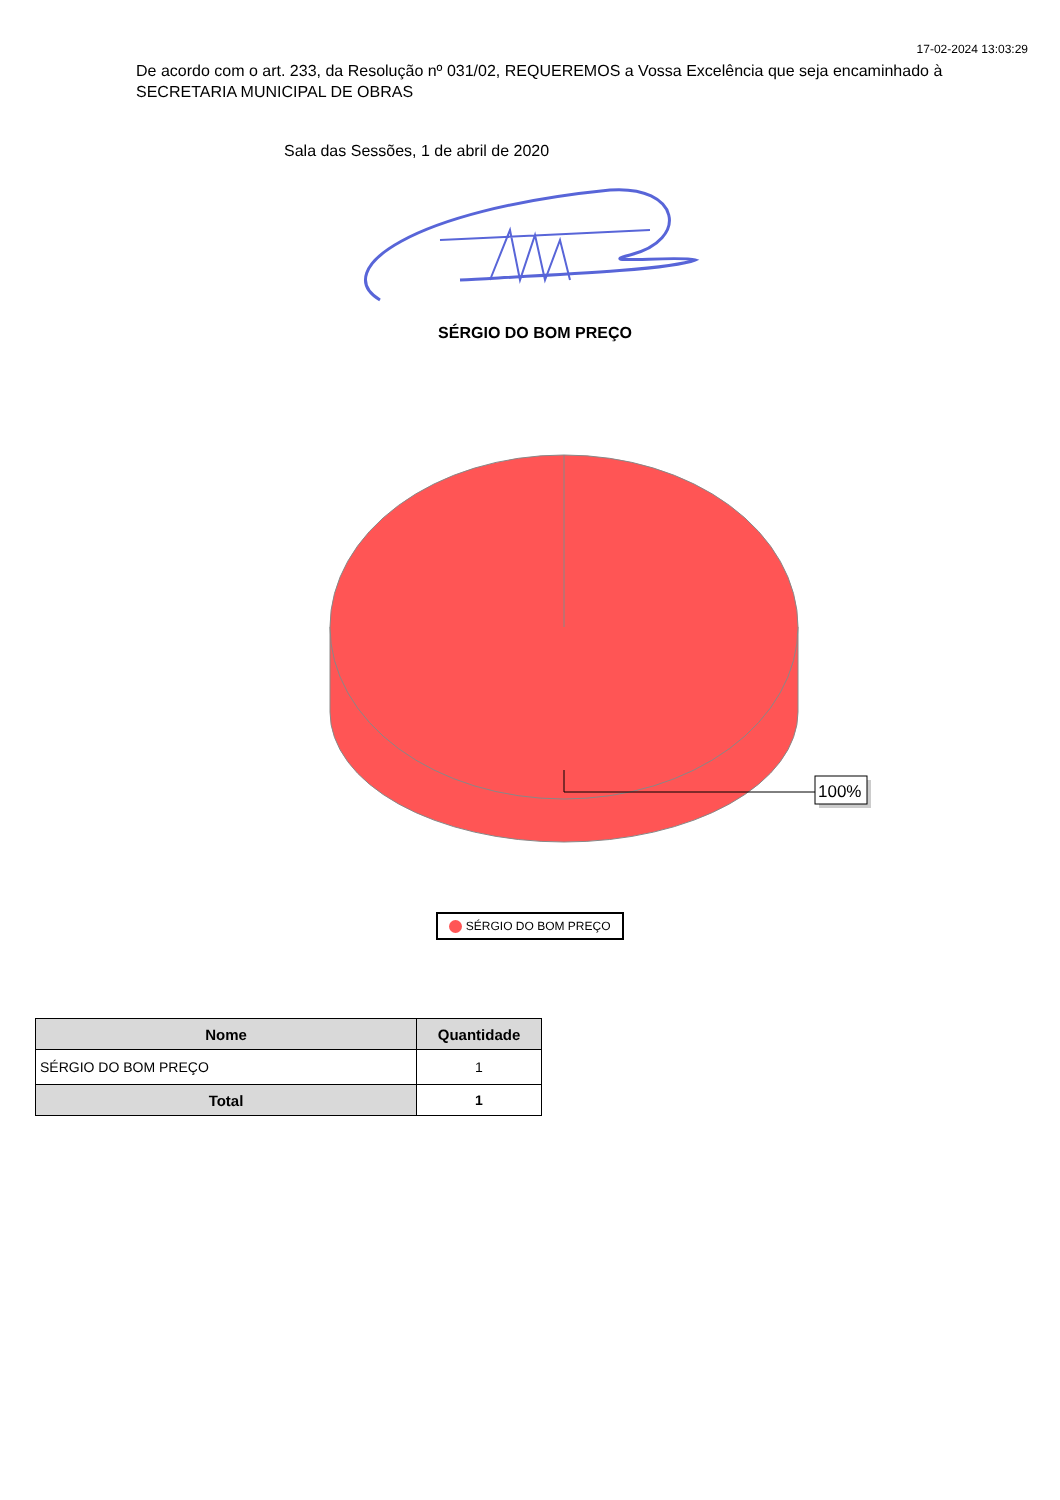17-02-2024 13:03:29
De acordo com o art. 233, da Resolução nº 031/02, REQUEREMOS a Vossa Excelência que seja encaminhado à SECRETARIA MUNICIPAL DE OBRAS
Sala das Sessões, 1 de abril de 2020
SÉRGIO DO BOM PREÇO
100%
SÉRGIO DO BOM PREÇO
| Nome | Quantidade |
| --- | --- |
| SÉRGIO DO BOM PREÇO | 1 |
| Total | 1 |